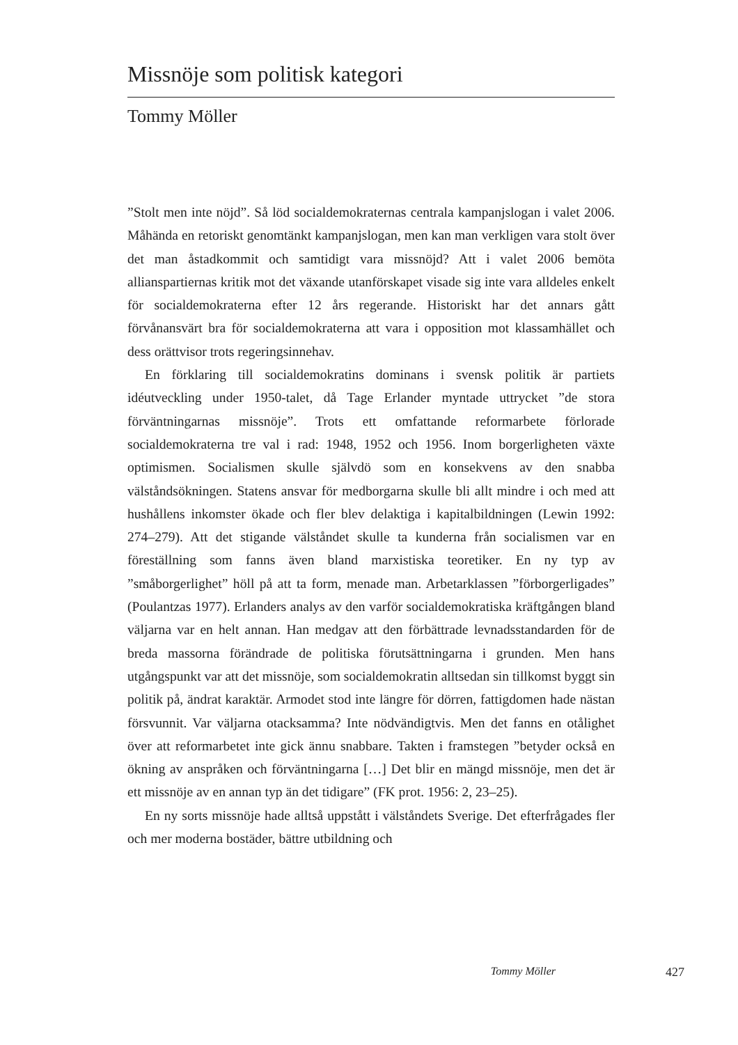Missnöje som politisk kategori
Tommy Möller
”Stolt men inte nöjd”. Så löd socialdemokraternas centrala kampanjslogan i valet 2006. Måhända en retoriskt genomtänkt kampanjslogan, men kan man verkligen vara stolt över det man åstadkommit och samtidigt vara missnöjd? Att i valet 2006 bemöta allianspartiernas kritik mot det växande utanförskapet visade sig inte vara alldeles enkelt för socialdemokraterna efter 12 års regerande. Historiskt har det annars gått förvånansvärt bra för socialdemokraterna att vara i opposition mot klassamhället och dess orättvisor trots regeringsinnehav.
En förklaring till socialdemokratins dominans i svensk politik är partiets idéutveckling under 1950-talet, då Tage Erlander myntade uttrycket ”de stora förväntningarnas missnöje”. Trots ett omfattande reformarbete förlorade socialdemokraterna tre val i rad: 1948, 1952 och 1956. Inom borgerligheten växte optimismen. Socialismen skulle självdö som en konsekvens av den snabba välståndsökningen. Statens ansvar för medborgarna skulle bli allt mindre i och med att hushållens inkomster ökade och fler blev delaktiga i kapitalbildningen (Lewin 1992: 274–279). Att det stigande välståndet skulle ta kunderna från socialismen var en föreställning som fanns även bland marxistiska teoretiker. En ny typ av ”småborgerlighet” höll på att ta form, menade man. Arbetarklassen ”förborgerligades” (Poulantzas 1977). Erlanders analys av den varför socialdemokratiska kräftgången bland väljarna var en helt annan. Han medgav att den förbättrade levnadsstandarden för de breda massorna förändrade de politiska förutsättningarna i grunden. Men hans utgångspunkt var att det missnöje, som socialdemokratin alltsedan sin tillkomst byggt sin politik på, ändrat karaktär. Armodet stod inte längre för dörren, fattigdomen hade nästan försvunnit. Var väljarna otacksamma? Inte nödvändigtvis. Men det fanns en otålighet över att reformarbetet inte gick ännu snabbare. Takten i framstegen ”betyder också en ökning av anspråken och förväntningarna […] Det blir en mängd missnöje, men det är ett missnöje av en annan typ än det tidigare” (FK prot. 1956: 2, 23–25).
En ny sorts missnöje hade alltså uppstått i välståndets Sverige. Det efterfrågades fler och mer moderna bostäder, bättre utbildning och
Tommy Möller 427